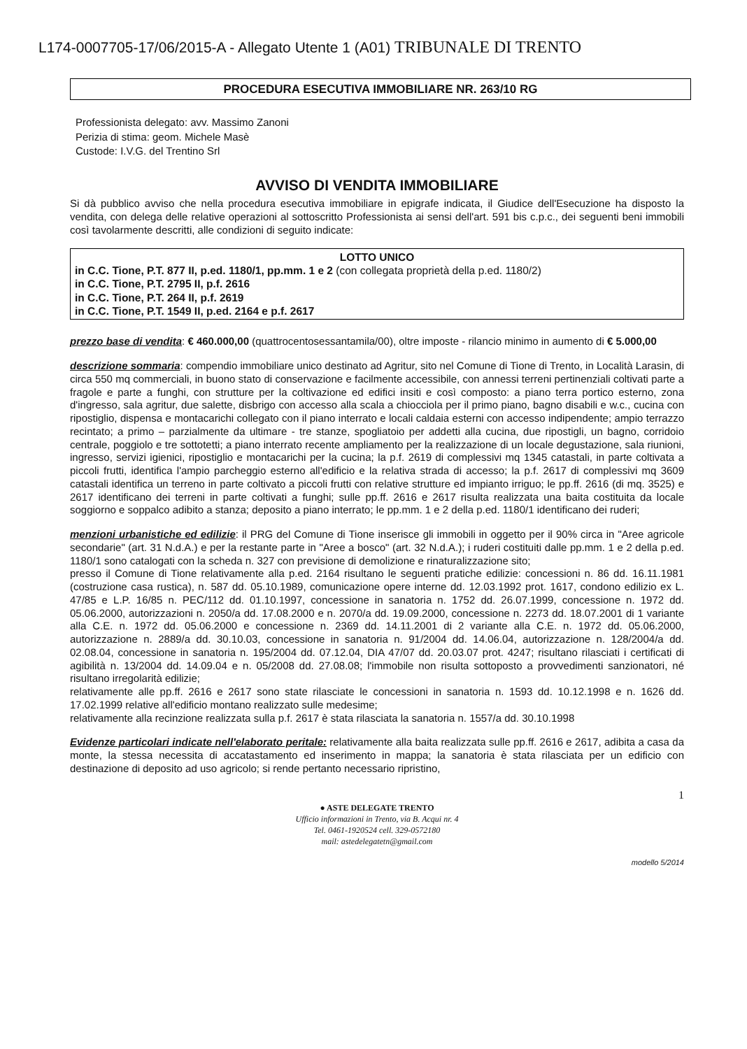L174-0007705-17/06/2015-A - Allegato Utente 1 (A01) TRIBUNALE DI TRENTO
PROCEDURA ESECUTIVA IMMOBILIARE NR. 263/10 RG
Professionista delegato: avv. Massimo Zanoni
Perizia di stima: geom. Michele Masè
Custode: I.V.G. del Trentino Srl
AVVISO DI VENDITA IMMOBILIARE
Si dà pubblico avviso che nella procedura esecutiva immobiliare in epigrafe indicata, il Giudice dell'Esecuzione ha disposto la vendita, con delega delle relative operazioni al sottoscritto Professionista ai sensi dell'art. 591 bis c.p.c., dei seguenti beni immobili così tavolarmente descritti, alle condizioni di seguito indicate:
LOTTO UNICO
in C.C. Tione, P.T. 877 II, p.ed. 1180/1, pp.mm. 1 e 2 (con collegata proprietà della p.ed. 1180/2)
in C.C. Tione, P.T. 2795 II, p.f. 2616
in C.C. Tione, P.T. 264 II, p.f. 2619
in C.C. Tione, P.T. 1549 II, p.ed. 2164 e p.f. 2617
prezzo base di vendita: € 460.000,00 (quattrocentosessantamila/00), oltre imposte - rilancio minimo in aumento di € 5.000,00
descrizione sommaria: compendio immobiliare unico destinato ad Agritur, sito nel Comune di Tione di Trento, in Località Larasin, di circa 550 mq commerciali, in buono stato di conservazione e facilmente accessibile, con annessi terreni pertinenziali coltivati parte a fragole e parte a funghi, con strutture per la coltivazione ed edifici insiti e così composto: a piano terra portico esterno, zona d'ingresso, sala agritur, due salette, disbrigo con accesso alla scala a chiocciola per il primo piano, bagno disabili e w.c., cucina con ripostiglio, dispensa e montacarichi collegato con il piano interrato e locali caldaia esterni con accesso indipendente; ampio terrazzo recintato; a primo – parzialmente da ultimare - tre stanze, spogliatoio per addetti alla cucina, due ripostigli, un bagno, corridoio centrale, poggiolo e tre sottotetti; a piano interrato recente ampliamento per la realizzazione di un locale degustazione, sala riunioni, ingresso, servizi igienici, ripostiglio e montacarichi per la cucina; la p.f. 2619 di complessivi mq 1345 catastali, in parte coltivata a piccoli frutti, identifica l'ampio parcheggio esterno all'edificio e la relativa strada di accesso; la p.f. 2617 di complessivi mq 3609 catastali identifica un terreno in parte coltivato a piccoli frutti con relative strutture ed impianto irriguo; le pp.ff. 2616 (di mq. 3525) e 2617 identificano dei terreni in parte coltivati a funghi; sulle pp.ff. 2616 e 2617 risulta realizzata una baita costituita da locale soggiorno e soppalco adibito a stanza; deposito a piano interrato; le pp.mm. 1 e 2 della p.ed. 1180/1 identificano dei ruderi;
menzioni urbanistiche ed edilizie: il PRG del Comune di Tione inserisce gli immobili in oggetto per il 90% circa in "Aree agricole secondarie" (art. 31 N.d.A.) e per la restante parte in "Aree a bosco" (art. 32 N.d.A.); i ruderi costituiti dalle pp.mm. 1 e 2 della p.ed. 1180/1 sono catalogati con la scheda n. 327 con previsione di demolizione e rinaturalizzazione sito;
presso il Comune di Tione relativamente alla p.ed. 2164 risultano le seguenti pratiche edilizie: concessioni n. 86 dd. 16.11.1981 (costruzione casa rustica), n. 587 dd. 05.10.1989, comunicazione opere interne dd. 12.03.1992 prot. 1617, condono edilizio ex L. 47/85 e L.P. 16/85 n. PEC/112 dd. 01.10.1997, concessione in sanatoria n. 1752 dd. 26.07.1999, concessione n. 1972 dd. 05.06.2000, autorizzazioni n. 2050/a dd. 17.08.2000 e n. 2070/a dd. 19.09.2000, concessione n. 2273 dd. 18.07.2001 di 1 variante alla C.E. n. 1972 dd. 05.06.2000 e concessione n. 2369 dd. 14.11.2001 di 2 variante alla C.E. n. 1972 dd. 05.06.2000, autorizzazione n. 2889/a dd. 30.10.03, concessione in sanatoria n. 91/2004 dd. 14.06.04, autorizzazione n. 128/2004/a dd. 02.08.04, concessione in sanatoria n. 195/2004 dd. 07.12.04, DIA 47/07 dd. 20.03.07 prot. 4247; risultano rilasciati i certificati di agibilità n. 13/2004 dd. 14.09.04 e n. 05/2008 dd. 27.08.08; l'immobile non risulta sottoposto a provvedimenti sanzionatori, né risultano irregolarità edilizie;
relativamente alle pp.ff. 2616 e 2617 sono state rilasciate le concessioni in sanatoria n. 1593 dd. 10.12.1998 e n. 1626 dd. 17.02.1999 relative all'edificio montano realizzato sulle medesime;
relativamente alla recinzione realizzata sulla p.f. 2617 è stata rilasciata la sanatoria n. 1557/a dd. 30.10.1998
Evidenze particolari indicate nell'elaborato peritale: relativamente alla baita realizzata sulle pp.ff. 2616 e 2617, adibita a casa da monte, la stessa necessita di accatastamento ed inserimento in mappa; la sanatoria è stata rilasciata per un edificio con destinazione di deposito ad uso agricolo; si rende pertanto necessario ripristino,
1
● ASTE DELEGATE TRENTO
Ufficio informazioni in Trento, via B. Acqui nr. 4
Tel. 0461-1920524 cell. 329-0572180
mail: astedelegatetn@gmail.com
modello 5/2014